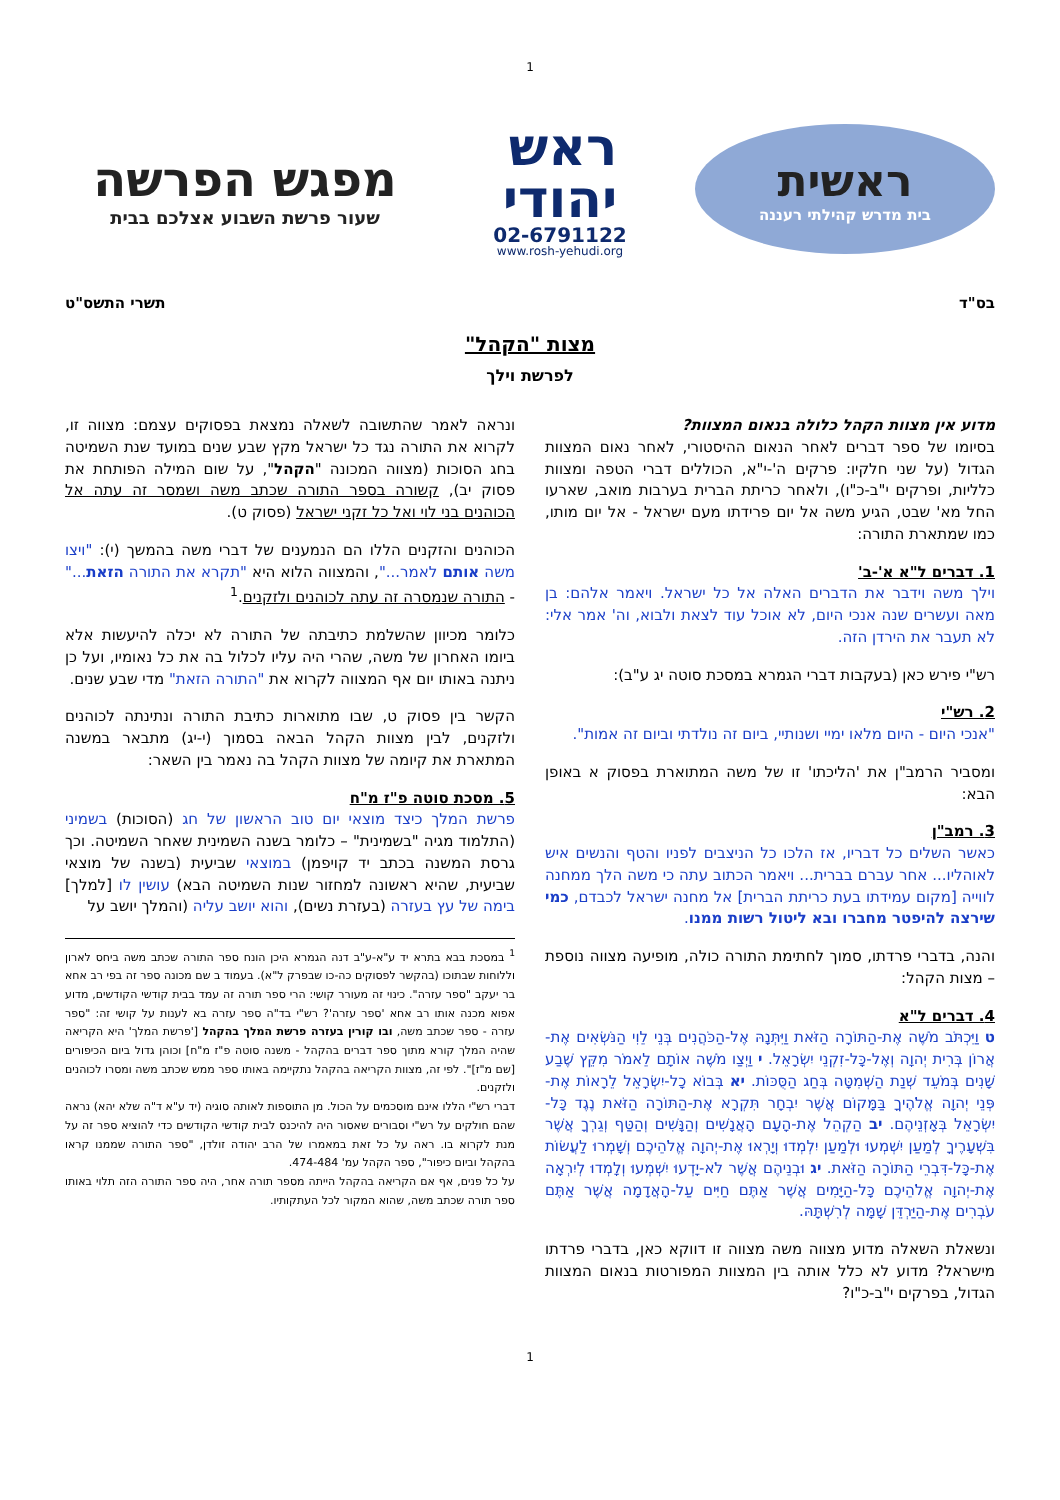1
ראשית
בית מדרש קהילתי רעננה
ראש
יהודי
02-6791122
www.rosh-yehudi.org
מפגש הפרשה
שעור פרשת השבוע אצלכם בבית
בס"ד תשרי התשס"ט
מצות "הקהל"
לפרשת וילך
מדוע אין מצוות הקהל כלולה בנאום המצוות?
בסיומו של ספר דברים לאחר הנאום ההיסטורי, לאחר נאום המצוות הגדול (על שני חלקיו: פרקים ה'-י"א, הכוללים דברי הטפה ומצוות כלליות, ופרקים י"ב-כ"ו), ולאחר כריתת הברית בערבות מואב, שארעו החל מא' שבט, הגיע משה אל יום פרידתו מעם ישראל - אל יום מותו, כמו שמתארת התורה:
1. דברים ל"א א'-ב'
וילך משה וידבר את הדברים האלה אל כל ישראל. ויאמר אלהם: בן מאה ועשרים שנה אנכי היום, לא אוכל עוד לצאת ולבוא, וה' אמר אלי: לא תעבר את הירדן הזה.
רש"י פירש כאן (בעקבות דברי הגמרא במסכת סוטה יג ע"ב):
2. רש"י
"אנכי היום - היום מלאו ימיי ושנותיי, ביום זה נולדתי וביום זה אמות".
ומסביר הרמב"ן את 'הליכתו' זו של משה המתוארת בפסוק א באופן הבא:
3. רמב"ן
כאשר השלים כל דבריו, אז הלכו כל הניצבים לפניו והטף והנשים איש לאוהליו... אחר עברם בברית... ויאמר הכתוב עתה כי משה הלך ממחנה לווייה [מקום עמידתו בעת כריתת הברית] אל מחנה ישראל לכבדם, כמי שירצה להיפטר מחברו ובא ליטול רשות ממנו.
והנה, בדברי פרדתו, סמוך לחתימת התורה כולה, מופיעה מצווה נוספת – מצות הקהל:
4. דברים ל"א
ט וַיִּכְתֹּב מֹשֶׁה אֶת-הַתּוֹרָה הַזֹּאת וַיִּתְּנָהּ אֶל-הַכֹּהֲנִים בְּנֵי לֵוִי הַנֹּשְׂאִים אֶת-אֲרוֹן בְּרִית יְהוָה וְאֶל-כָּל-זִקְנֵי יִשְׂרָאֵל. י וַיְצַו מֹשֶׁה אוֹתָם לֵאמֹר מִקֵּץ שֶׁבַע שָׁנִים בְּמֹעֵד שְׁנַת הַשְּׁמִטָּה בְּחַג הַסֻּכּוֹת. יא בְּבוֹא כָל-יִשְׂרָאֵל לֵרָאוֹת אֶת-פְּנֵי יְהוָה אֱלֹהֶיךָ בַּמָּקוֹם אֲשֶׁר יִבְחָר תִּקְרָא אֶת-הַתּוֹרָה הַזֹּאת נֶגֶד כָּל-יִשְׂרָאֵל בְּאָזְנֵיהֶם. יב הַקְהֵל אֶת-הָעָם הָאֲנָשִׁים וְהַנָּשִׁים וְהַטַּף וְגֵרְךָ אֲשֶׁר בִּשְׁעָרֶיךָ לְמַעַן יִשְׁמְעוּ וּלְמַעַן יִלְמְדוּ וְיָרְאוּ אֶת-יְהוָה אֱלֹהֵיכֶם וְשָׁמְרוּ לַעֲשׂוֹת אֶת-כָּל-דִּבְרֵי הַתּוֹרָה הַזֹּאת. יג וּבְנֵיהֶם אֲשֶׁר לֹא-יָדְעוּ יִשְׁמְעוּ וְלָמְדוּ לְיִרְאָה אֶת-יְהוָה אֱלֹהֵיכֶם כָּל-הַיָּמִים אֲשֶׁר אַתֶּם חַיִּים עַל-הָאֲדָמָה אֲשֶׁר אַתֶּם עֹבְרִים אֶת-הַיַּרְדֵּן שָׁמָּה לְרִשְׁתָּהּ.
ונשאלת השאלה מדוע מצווה משה מצווה זו דווקא כאן, בדברי פרדתו מישראל? מדוע לא כלל אותה בין המצוות המפורטות בנאום המצוות הגדול, בפרקים י"ב-כ"ו?
ונראה לאמר שהתשובה לשאלה נמצאת בפסוקים עצמם: מצווה זו, לקרוא את התורה נגד כל ישראל מקץ שבע שנים במועד שנת השמיטה בחג הסוכות (מצווה המכונה "הקהל", על שום המילה הפותחת את פסוק יב), קשורה בספר התורה שכתב משה ושמסר זה עתה אל הכוהנים בני לוי ואל כל זקני ישראל (פסוק ט).
הכוהנים והזקנים הללו הם הנמענים של דברי משה בהמשך (י): "ויצו משה אותם לאמר...", והמצווה הלוא היא "תקרא את התורה הזאת..." - התורה שנמסרה זה עתה לכוהנים ולזקנים.<sup>1</sup>
כלומר מכיוון שהשלמת כתיבתה של התורה לא יכלה להיעשות אלא ביומו האחרון של משה, שהרי היה עליו לכלול בה את כל נאומיו, ועל כן ניתנה באותו יום אף המצווה לקרוא את "התורה הזאת" מדי שבע שנים.
הקשר בין פסוק ט, שבו מתוארות כתיבת התורה ונתינתה לכוהנים ולזקנים, לבין מצוות הקהל הבאה בסמוך (י-יג) מתבאר במשנה המתארת את קיומה של מצוות הקהל בה נאמר בין השאר:
5. מסכת סוטה פ"ז מ"ח
פרשת המלך כיצד מוצאי יום טוב הראשון של חג (הסוכות) בשמיני (התלמוד מגיה "בשמינית" – כלומר בשנה השמינית שאחר השמיטה. וכך גרסת המשנה בכתב יד קויפמן) במוצאי שביעית (בשנה של מוצאי שביעית, שהיא ראשונה למחזור שנות השמיטה הבא) עושין לו [למלך] בימה של עץ בעזרה (בעזרת נשים), והוא יושב עליה (והמלך יושב על
<sup>1</sup> במסכת בבא בתרא יד ע"א-ע"ב דנה הגמרא היכן הונח ספר התורה שכתב משה ביחס לארון וללוחות שבתוכו (בהקשר לפסוקים כה-כו שבפרק ל"א). בעמוד ב שם מכונה ספר זה בפי רב אחא בר יעקב "ספר עזרה". כינוי זה מעורר קושי: הרי ספר תורה זה עמד בבית קודשי הקודשים, מדוע אפוא מכנה אותו רב אחא 'ספר עזרה'? רש"י בד"ה ספר עזרה בא לענות על קושי זה: "ספר עזרה - ספר שכתב משה, ובו קורין בעזרה פרשת המלך בהקהל ['פרשת המלך' היא הקריאה שהיה המלך קורא מתוך ספר דברים בהקהל - משנה סוטה פ"ז מ"ח] וכוהן גדול ביום הכיפורים [שם מ"ז]". לפי זה, מצוות הקריאה בהקהל נתקיימה באותו ספר ממש שכתב משה ומסרו לכוהנים ולזקנים.
דברי רש"י הללו אינם מוסכמים על הכול. מן התוספות לאותה סוגיה (יד ע"א ד"ה שלא יהא) נראה שהם חולקים על רש"י וסבורים שאסור היה להיכנס לבית קודשי הקודשים כדי להוציא ספר זה על מנת לקרוא בו. ראה על כל זאת במאמרו של הרב יהודה זולדן, "ספר התורה שממנו קראו בהקהל וביום כיפור", ספר הקהל עמ' 474-484.
על כל פנים, אף אם הקריאה בהקהל הייתה מספר תורה אחר, היה ספר התורה הזה תלוי באותו ספר תורה שכתב משה, שהוא המקור לכל העתקותיו.
1